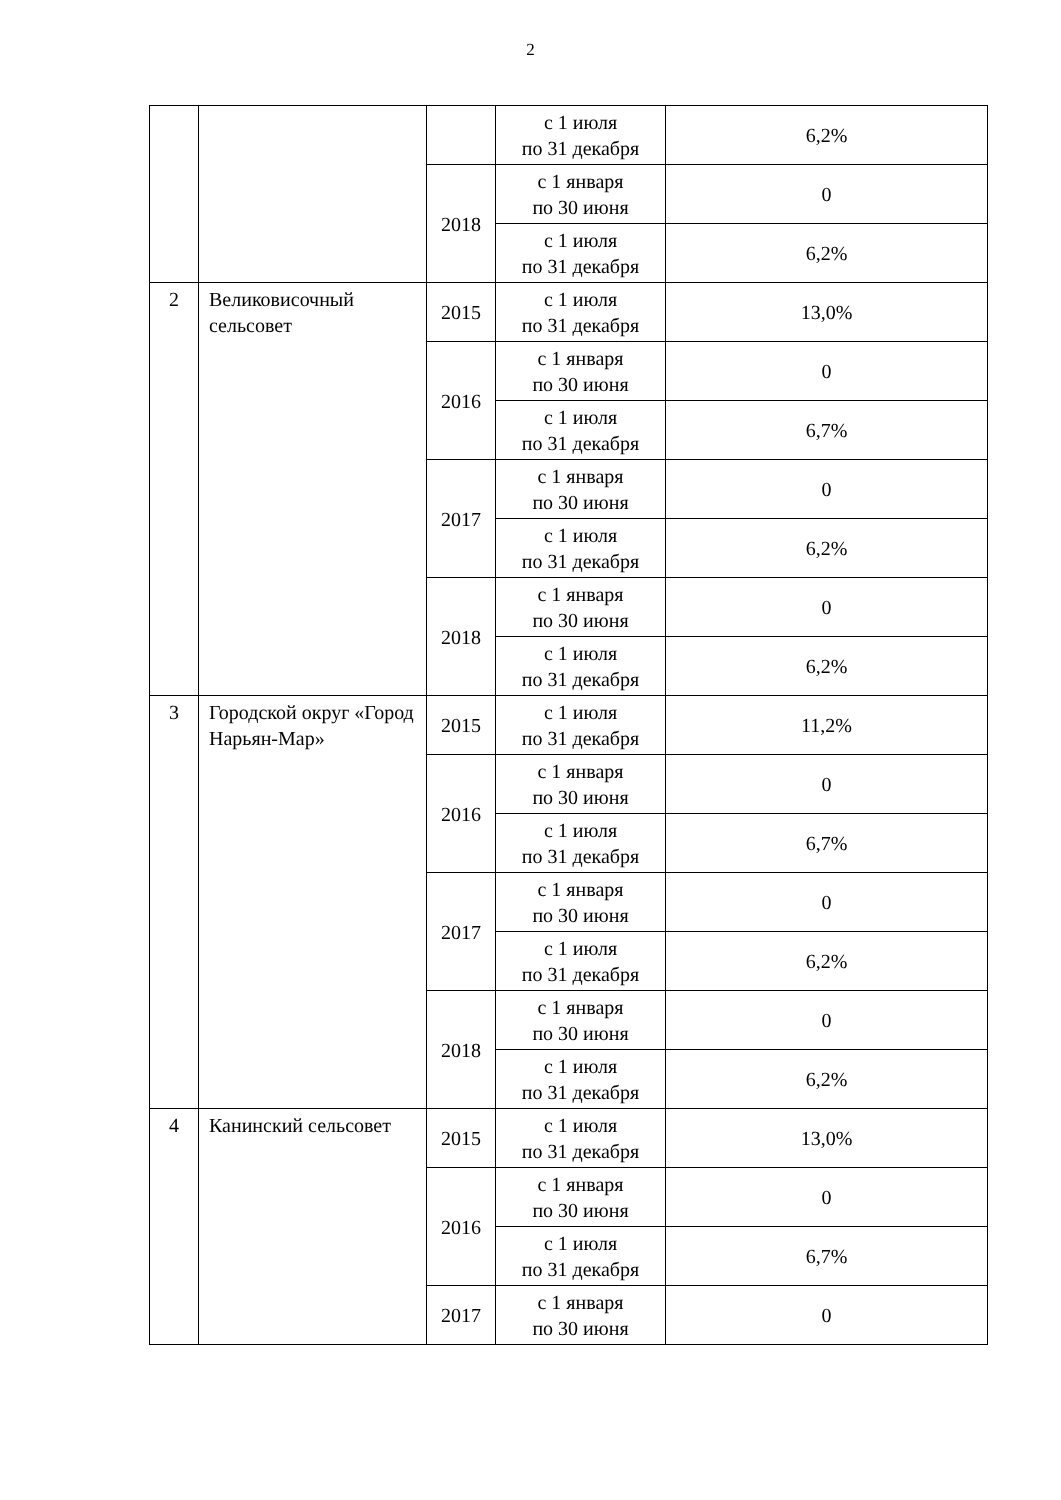2
| | | | с 1 июля по 31 декабря | 6,2% |
| | | 2018 | с 1 января по 30 июня | 0 |
| | | | с 1 июля по 31 декабря | 6,2% |
| 2 | Великовисочный сельсовет | 2015 | с 1 июля по 31 декабря | 13,0% |
| | | 2016 | с 1 января по 30 июня | 0 |
| | | | с 1 июля по 31 декабря | 6,7% |
| | | 2017 | с 1 января по 30 июня | 0 |
| | | | с 1 июля по 31 декабря | 6,2% |
| | | 2018 | с 1 января по 30 июня | 0 |
| | | | с 1 июля по 31 декабря | 6,2% |
| 3 | Городской округ «Город Нарьян-Мар» | 2015 | с 1 июля по 31 декабря | 11,2% |
| | | 2016 | с 1 января по 30 июня | 0 |
| | | | с 1 июля по 31 декабря | 6,7% |
| | | 2017 | с 1 января по 30 июня | 0 |
| | | | с 1 июля по 31 декабря | 6,2% |
| | | 2018 | с 1 января по 30 июня | 0 |
| | | | с 1 июля по 31 декабря | 6,2% |
| 4 | Канинский сельсовет | 2015 | с 1 июля по 31 декабря | 13,0% |
| | | 2016 | с 1 января по 30 июня | 0 |
| | | | с 1 июля по 31 декабря | 6,7% |
| | | 2017 | с 1 января по 30 июня | 0 |